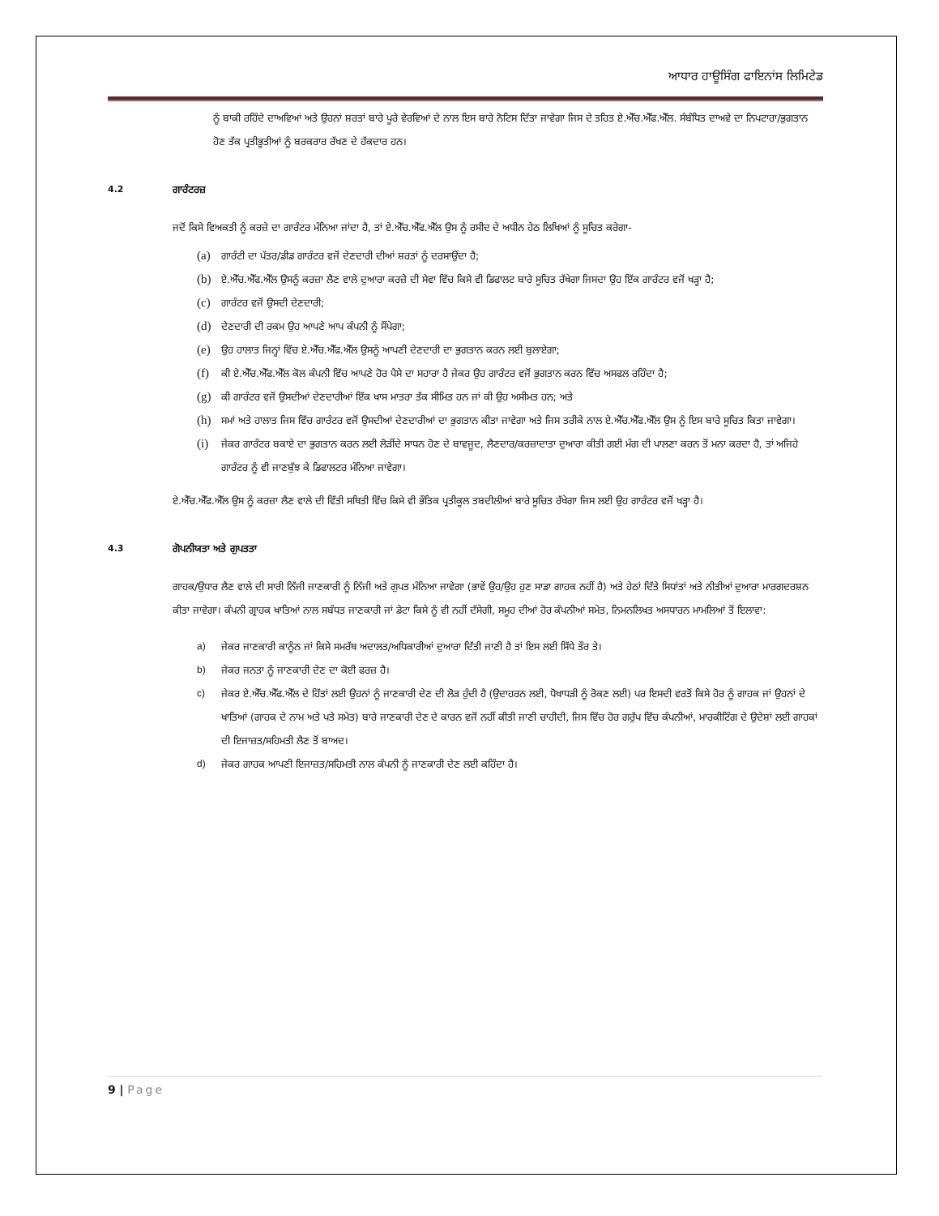ਆਧਾਰ ਹਾਊਸਿੰਗ ਫਾਇਨਾਂਸ ਲਿਮਿਟੇਡ
ਨੂੰ ਬਾਕੀ ਰਹਿੰਦੇ ਦਾਅਵਿਆਂ ਅਤੇ ਉਹਨਾਂ ਸ਼ਰਤਾਂ ਬਾਰੇ ਪੂਰੇ ਵੇਰਵਿਆਂ ਦੇ ਨਾਲ ਇਸ ਬਾਰੇ ਨੋਟਿਸ ਦਿੱਤਾ ਜਾਵੇਗਾ ਜਿਸ ਦੇ ਤਹਿਤ ਏ.ਐੱਚ.ਐੱਫ.ਐੱਲ. ਸੰਬੰਧਿਤ ਦਾਅਵੇ ਦਾ ਨਿਪਟਾਰਾ/ਭੁਗਤਾਨ ਹੋਣ ਤੱਕ ਪ੍ਰਤੀਭੂਤੀਆਂ ਨੂੰ ਬਰਕਰਾਰ ਰੱਖਣ ਦੇ ਹੱਕਦਾਰ ਹਨ।
4.2 ਗਾਰੰਟਰਜ਼
ਜਦੋਂ ਕਿਸੇ ਵਿਅਕਤੀ ਨੂੰ ਕਰਜ਼ੇ ਦਾ ਗਾਰੰਟਰ ਮੰਨਿਆ ਜਾਂਦਾ ਹੈ, ਤਾਂ ਏ.ਐੱਚ.ਐੱਫ.ਐੱਲ ਉਸ ਨੂੰ ਰਸੀਦ ਦੇ ਅਧੀਨ ਹੇਠ ਲਿਖਿਆਂ ਨੂੰ ਸੂਚਿਤ ਕਰੇਗਾ-
(a) ਗਾਰੰਟੀ ਦਾ ਪੱਤਰ/ਡੀਡ ਗਾਰੰਟਰ ਵਜੋਂ ਦੇਣਦਾਰੀ ਦੀਆਂ ਸ਼ਰਤਾਂ ਨੂੰ ਦਰਸਾਉਂਦਾ ਹੈ;
(b) ਏ.ਐੱਚ.ਐੱਫ.ਐੱਲ ਉਸਨੂੰ ਕਰਜ਼ਾ ਲੈਣ ਵਾਲੇ ਦੁਆਰਾ ਕਰਜ਼ੇ ਦੀ ਸੇਵਾ ਵਿੱਚ ਕਿਸੇ ਵੀ ਡਿਫਾਲਟ ਬਾਰੇ ਸੂਚਿਤ ਰੱਖੇਗਾ ਜਿਸਦਾ ਉਹ ਇੱਕ ਗਾਰੰਟਰ ਵਜੋਂ ਖੜ੍ਹਾ ਹੈ;
(c) ਗਾਰੰਟਰ ਵਜੋਂ ਉਸਦੀ ਦੇਣਦਾਰੀ;
(d) ਦੇਣਦਾਰੀ ਦੀ ਰਕਮ ਉਹ ਆਪਣੇ ਆਪ ਕੰਪਨੀ ਨੂੰ ਸੌਂਪੇਗਾ;
(e) ਉਹ ਹਾਲਾਤ ਜਿਨ੍ਹਾਂ ਵਿੱਚ ਏ.ਐੱਚ.ਐੱਫ.ਐੱਲ ਉਸਨੂੰ ਆਪਣੀ ਦੇਣਦਾਰੀ ਦਾ ਭੁਗਤਾਨ ਕਰਨ ਲਈ ਬੁਲਾਏਗਾ;
(f) ਕੀ ਏ.ਐੱਚ.ਐੱਫ.ਐੱਲ ਕੋਲ ਕੰਪਨੀ ਵਿੱਚ ਆਪਣੇ ਹੋਰ ਪੈਸੇ ਦਾ ਸਹਾਰਾ ਹੈ ਜੇਕਰ ਉਹ ਗਾਰੰਟਰ ਵਜੋਂ ਭੁਗਤਾਨ ਕਰਨ ਵਿੱਚ ਅਸਫਲ ਰਹਿੰਦਾ ਹੈ;
(g) ਕੀ ਗਾਰੰਟਰ ਵਜੋਂ ਉਸਦੀਆਂ ਦੇਣਦਾਰੀਆਂ ਇੱਕ ਖਾਸ ਮਾਤਰਾ ਤੱਕ ਸੀਮਿਤ ਹਨ ਜਾਂ ਕੀ ਉਹ ਅਸੀਮਤ ਹਨ; ਅਤੇ
(h) ਸਮਾਂ ਅਤੇ ਹਾਲਾਤ ਜਿਸ ਵਿੱਚ ਗਾਰੰਟਰ ਵਜੋਂ ਉਸਦੀਆਂ ਦੇਣਦਾਰੀਆਂ ਦਾ ਭੁਗਤਾਨ ਕੀਤਾ ਜਾਵੇਗਾ ਅਤੇ ਜਿਸ ਤਰੀਕੇ ਨਾਲ ਏ.ਐੱਚ.ਐੱਫ.ਐੱਲ ਉਸ ਨੂੰ ਇਸ ਬਾਰੇ ਸੂਚਿਤ ਕਿਤਾ ਜਾਵੇਗਾ।
(i) ਜੇਕਰ ਗਾਰੰਟਰ ਬਕਾਏ ਦਾ ਭੁਗਤਾਨ ਕਰਨ ਲਈ ਲੋੜੀਂਦੇ ਸਾਧਨ ਹੋਣ ਦੇ ਬਾਵਜੂਦ, ਲੈਣਦਾਰ/ਕਰਜ਼ਾਦਾਤਾ ਦੁਆਰਾ ਕੀਤੀ ਗਈ ਮੰਗ ਦੀ ਪਾਲਣਾ ਕਰਨ ਤੋਂ ਮਨਾ ਕਰਦਾ ਹੈ, ਤਾਂ ਅਜਿਹੇ ਗਾਰੰਟਰ ਨੂੰ ਵੀ ਜਾਣਬੁੱਝ ਕੇ ਡਿਫਾਲਟਰ ਮੰਨਿਆ ਜਾਵੇਗਾ।
ਏ.ਐੱਚ.ਐੱਫ.ਐੱਲ ਉਸ ਨੂੰ ਕਰਜ਼ਾ ਲੈਣ ਵਾਲੇ ਦੀ ਵਿੱਤੀ ਸਥਿਤੀ ਵਿੱਚ ਕਿਸੇ ਵੀ ਭੌਤਿਕ ਪ੍ਰਤੀਕੂਲ ਤਬਦੀਲੀਆਂ ਬਾਰੇ ਸੂਚਿਤ ਰੱਖੇਗਾ ਜਿਸ ਲਈ ਉਹ ਗਾਰੰਟਰ ਵਜੋਂ ਖੜ੍ਹਾ ਹੈ।
4.3 ਗੋਪਨੀਯਤਾ ਅਤੇ ਗੁਪਤਤਾ
ਗਾਹਕ/ਉਧਾਰ ਲੈਣ ਵਾਲੇ ਦੀ ਸਾਰੀ ਨਿੱਜੀ ਜਾਣਕਾਰੀ ਨੂੰ ਨਿੱਜੀ ਅਤੇ ਗੁਪਤ ਮੰਨਿਆ ਜਾਵੇਗਾ (ਭਾਵੇਂ ਉਹ/ਉਹ ਹੁਣ ਸਾਡਾ ਗਾਹਕ ਨਹੀਂ ਹੈ) ਅਤੇ ਹੇਠਾਂ ਦਿੱਤੇ ਸਿਧਾਂਤਾਂ ਅਤੇ ਨੀਤੀਆਂ ਦੁਆਰਾ ਮਾਰਗਦਰਸ਼ਨ ਕੀਤਾ ਜਾਵੇਗਾ। ਕੰਪਨੀ ਗ੍ਰਾਹਕ ਖਾਤਿਆਂ ਨਾਲ ਸਬੰਧਤ ਜਾਣਕਾਰੀ ਜਾਂ ਡੇਟਾ ਕਿਸੇ ਨੂੰ ਵੀ ਨਹੀਂ ਦੱਸੇਗੀ, ਸਮੂਹ ਦੀਆਂ ਹੋਰ ਕੰਪਨੀਆਂ ਸਮੇਤ, ਨਿਮਨਲਿਖਤ ਅਸਧਾਰਨ ਮਾਮਲਿਆਂ ਤੋਂ ਇਲਾਵਾ:
a) ਜੇਕਰ ਜਾਣਕਾਰੀ ਕਾਨੂੰਨ ਜਾਂ ਕਿਸੇ ਸਮਰੱਥ ਅਦਾਲਤ/ਅਧਿਕਾਰੀਆਂ ਦੁਆਰਾ ਦਿੱਤੀ ਜਾਣੀ ਹੈ ਤਾਂ ਇਸ ਲਈ ਸਿੱਧੇ ਤੌਰ ਤੇ।
b) ਜੇਕਰ ਜਨਤਾ ਨੂੰ ਜਾਣਕਾਰੀ ਦੇਣ ਦਾ ਕੋਈ ਫਰਜ਼ ਹੈ।
c) ਜੇਕਰ ਏ.ਐੱਚ.ਐੱਫ.ਐੱਲ ਦੇ ਹਿੱਤਾਂ ਲਈ ਉਹਨਾਂ ਨੂੰ ਜਾਣਕਾਰੀ ਦੇਣ ਦੀ ਲੋੜ ਹੁੰਦੀ ਹੈ (ਉਦਾਹਰਨ ਲਈ, ਧੋਖਾਧੜੀ ਨੂੰ ਰੋਕਣ ਲਈ) ਪਰ ਇਸਦੀ ਵਰਤੋਂ ਕਿਸੇ ਹੋਰ ਨੂੰ ਗਾਹਕ ਜਾਂ ਉਹਨਾਂ ਦੇ ਖਾਤਿਆਂ (ਗਾਹਕ ਦੇ ਨਾਮ ਅਤੇ ਪਤੇ ਸਮੇਤ) ਬਾਰੇ ਜਾਣਕਾਰੀ ਦੇਣ ਦੇ ਕਾਰਨ ਵਜੋਂ ਨਹੀਂ ਕੀਤੀ ਜਾਣੀ ਚਾਹੀਦੀ, ਜਿਸ ਵਿੱਚ ਹੋਰ ਗਰੁੱਪ ਵਿੱਚ ਕੰਪਨੀਆਂ, ਮਾਰਕੀਟਿੰਗ ਦੇ ਉਦੇਸ਼ਾਂ ਲਈ ਗਾਹਕਾਂ ਦੀ ਇਜਾਜ਼ਤ/ਸਹਿਮਤੀ ਲੈਣ ਤੋਂ ਬਾਅਦ।
d) ਜੇਕਰ ਗਾਹਕ ਆਪਣੀ ਇਜਾਜ਼ਤ/ਸਹਿਮਤੀ ਨਾਲ ਕੰਪਨੀ ਨੂੰ ਜਾਣਕਾਰੀ ਦੇਣ ਲਈ ਕਹਿੰਦਾ ਹੈ।
9 | Page